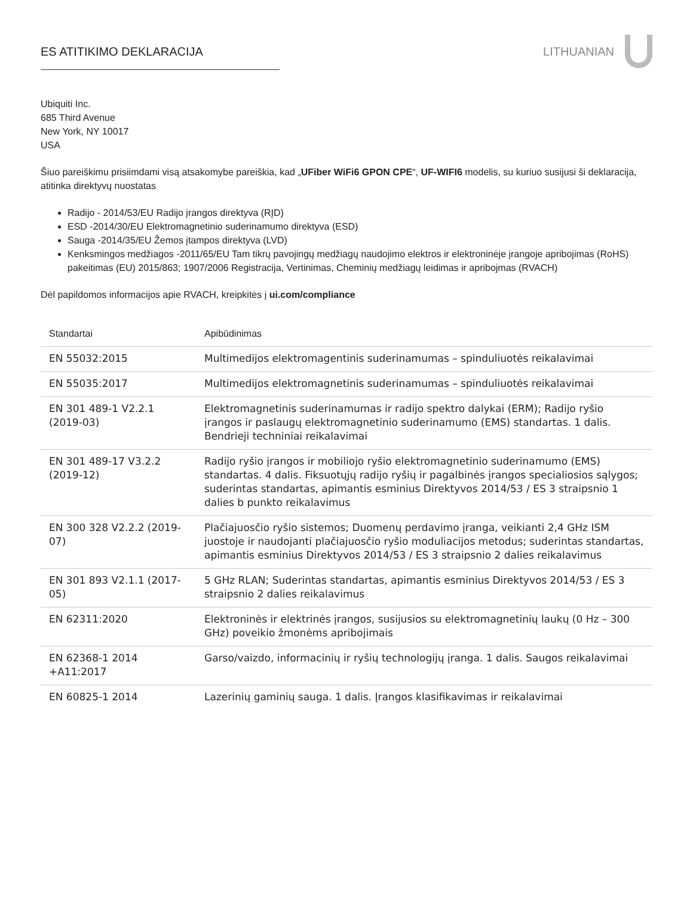ES ATITIKIMO DEKLARACIJA LITHUANIAN
Ubiquiti Inc.
685 Third Avenue
New York, NY 10017
USA
Šiuo pareiškimu prisiimdami visą atsakomybe pareiškia, kad „UFiber WiFi6 GPON CPE“, UF-WIFI6 modelis, su kuriuo susijusi ši deklaracija, atitinka direktyvų nuostatas
Radijo - 2014/53/EU Radijo įrangos direktyva (RĮD)
ESD -2014/30/EU Elektromagnetinio suderinamumo direktyva (ESD)
Sauga -2014/35/EU Žemos įtampos direktyva (LVD)
Kenksmingos medžiagos -2011/65/EU Tam tikrų pavojingų medžiagų naudojimo elektros ir elektroninėje įrangoje apribojimas (RoHS) pakeitimas (EU) 2015/863; 1907/2006 Registracija, Vertinimas, Cheminių medžiagų leidimas ir apribojmas (RVACH)
Dėl papildomos informacijos apie RVACH, kreipkitės į ui.com/compliance
| Standartai | Apibūdinimas |
| --- | --- |
| EN 55032:2015 | Multimedijos elektromagentinis suderinamumas – spinduliuotės reikalavimai |
| EN 55035:2017 | Multimedijos elektromagnetinis suderinamumas – spinduliuotės reikalavimai |
| EN 301 489-1 V2.2.1 (2019-03) | Elektromagnetinis suderinamumas ir radijo spektro dalykai (ERM); Radijo ryšio įrangos ir paslaugų elektromagnetinio suderinamumo (EMS) standartas. 1 dalis. Bendrieji techniniai reikalavimai |
| EN 301 489-17 V3.2.2 (2019-12) | Radijo ryšio įrangos ir mobiliojo ryšio elektromagnetinio suderinamumo (EMS) standartas. 4 dalis. Fiksuotųjų radijo ryšių ir pagalbinės įrangos specialiosios sąlygos; suderintas standartas, apimantis esminius Direktyvos 2014/53 / ES 3 straipsnio 1 dalies b punkto reikalavimus |
| EN 300 328 V2.2.2 (2019-07) | Plačiajuosčio ryšio sistemos; Duomenų perdavimo įranga, veikianti 2,4 GHz ISM juostoje ir naudojanti plačiajuosčio ryšio moduliacijos metodus; suderintas standartas, apimantis esminius Direktyvos 2014/53 / ES 3 straipsnio 2 dalies reikalavimus |
| EN 301 893 V2.1.1 (2017-05) | 5 GHz RLAN; Suderintas standartas, apimantis esminius Direktyvos 2014/53 / ES 3 straipsnio 2 dalies reikalavimus |
| EN 62311:2020 | Elektroninės ir elektrinės įrangos, susijusios su elektromagnetinių laukų (0 Hz – 300 GHz) poveikio žmonėms apribojimais |
| EN 62368-1 2014 +A11:2017 | Garso/vaizdo, informacinių ir ryšių technologijų įranga. 1 dalis. Saugos reikalavimai |
| EN 60825-1 2014 | Lazerinių gaminių sauga. 1 dalis. Įrangos klasifikavimas ir reikalavimai |